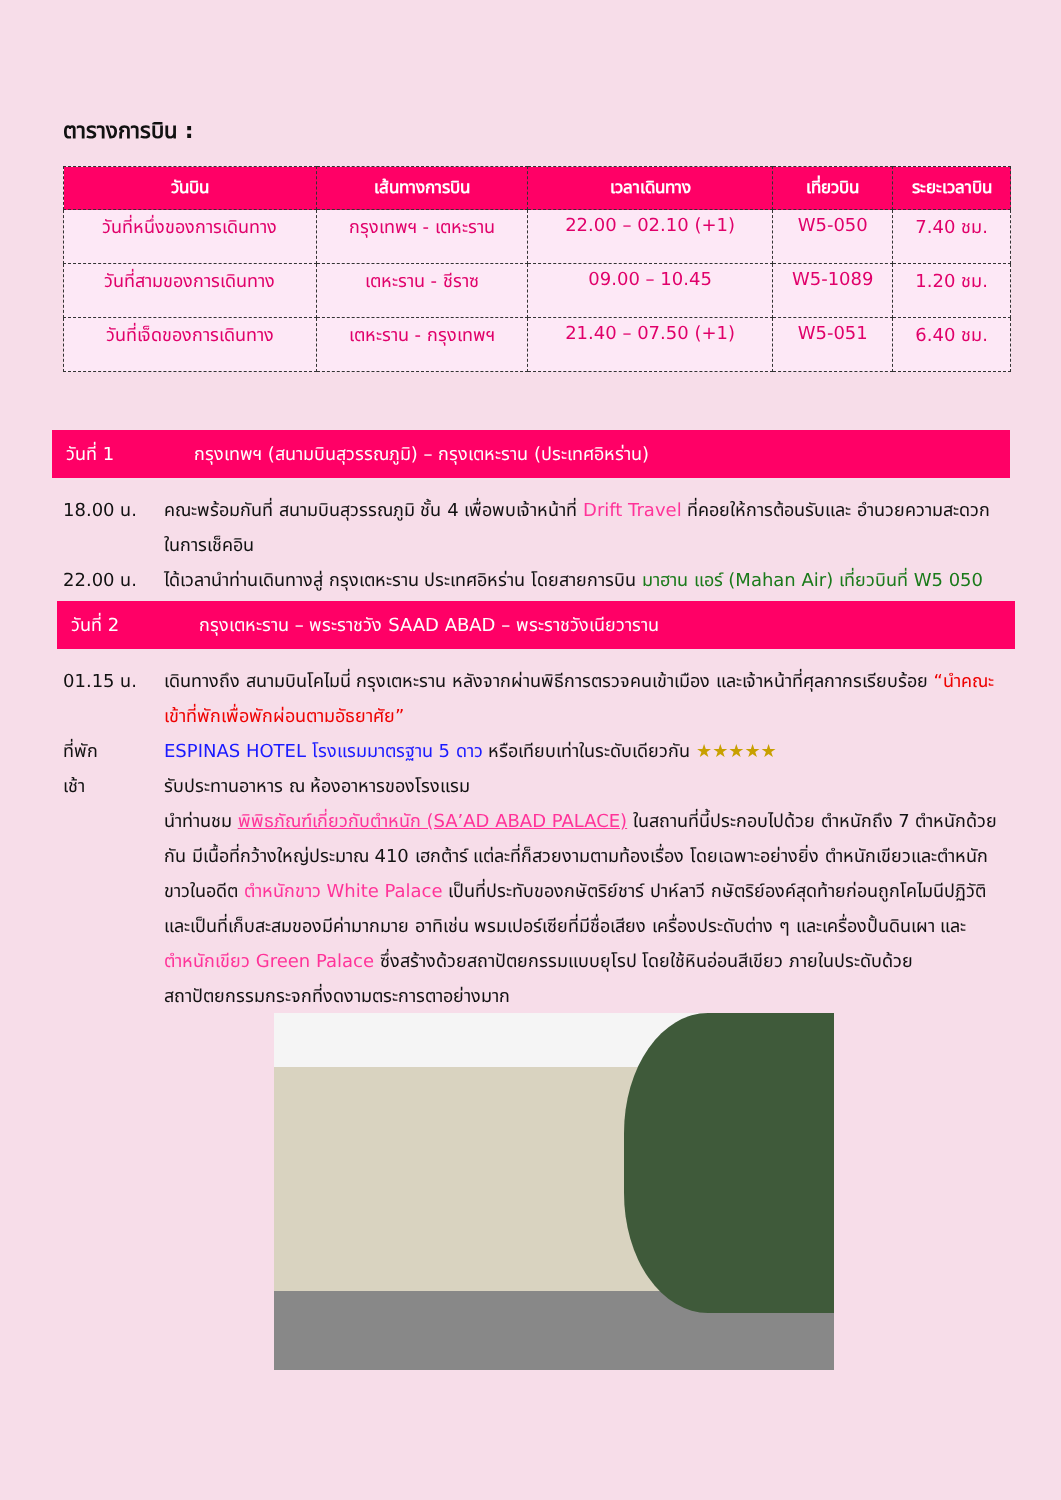ตารางการบิน :
| วันบิน | เส้นทางการบิน | เวลาเดินทาง | เที่ยวบิน | ระยะเวลาบิน |
| --- | --- | --- | --- | --- |
| วันที่หนึ่งของการเดินทาง | กรุงเทพฯ - เตหะราน | 22.00 – 02.10 (+1) | W5-050 | 7.40 ชม. |
| วันที่สามของการเดินทาง | เตหะราน - ชีราซ | 09.00 – 10.45 | W5-1089 | 1.20 ชม. |
| วันที่เจ็ดของการเดินทาง | เตหะราน - กรุงเทพฯ | 21.40 – 07.50 (+1) | W5-051 | 6.40 ชม. |
วันที่ 1 กรุงเทพฯ (สนามบินสุวรรณภูมิ) – กรุงเตหะราน (ประเทศอิหร่าน)
18.00 น. คณะพร้อมกันที่ สนามบินสุวรรณภูมิ ชั้น 4 เพื่อพบเจ้าหน้าที่ Drift Travel ที่คอยให้การต้อนรับและ อำนวยความสะดวกในการเช็คอิน
22.00 น. ได้เวลานำท่านเดินทางสู่ กรุงเตหะราน ประเทศอิหร่าน โดยสายการบิน มาฮาน แอร์ (Mahan Air) เที่ยวบินที่ W5 050
วันที่ 2 กรุงเตหะราน – พระราชวัง SAAD ABAD – พระราชวังเนียวาราน
01.15 น. เดินทางถึง สนามบินโคไมนี่ กรุงเตหะราน หลังจากผ่านพิธีการตรวจคนเข้าเมือง และเจ้าหน้าที่ศุลกากรเรียบร้อย “นำคณะเข้าที่พักเพื่อพักผ่อนตามอัธยาศัย”
ที่พัก ESPINAS HOTEL โรงแรมมาตรฐาน 5 ดาว หรือเทียบเท่าในระดับเดียวกัน ★★★★★
เช้า รับประทานอาหาร ณ ห้องอาหารของโรงแรม
นำท่านชม พิพิธภัณฑ์เกี่ยวกับตำหนัก (SA’AD ABAD PALACE) ในสถานที่นี้ประกอบไปด้วย ตำหนักถึง 7 ตำหนักด้วยกัน มีเนื้อที่กว้างใหญ่ประมาณ 410 เฮกต้าร์ แต่ละที่ก็สวยงามตามท้องเรื่อง โดยเฉพาะอย่างยิ่ง ตำหนักเขียวและตำหนักขาวในอดีต ตำหนักขาว White Palace เป็นที่ประทับของกษัตริย์ชาร์ ปาห์ลาวี กษัตริย์องค์สุดท้ายก่อนถูกโคไมนีปฏิวัติ และเป็นที่เก็บสะสมของมีค่ามากมาย อาทิเช่น พรมเปอร์เซียที่มีชื่อเสียง เครื่องประดับต่าง ๆ และเครื่องปั้นดินเผา และ ตำหนักเขียว Green Palace ซึ่งสร้างด้วยสถาปัตยกรรมแบบยุโรป โดยใช้หินอ่อนสีเขียว ภายในประดับด้วย สถาปัตยกรรมกระจกที่งดงามตระการตาอย่างมาก